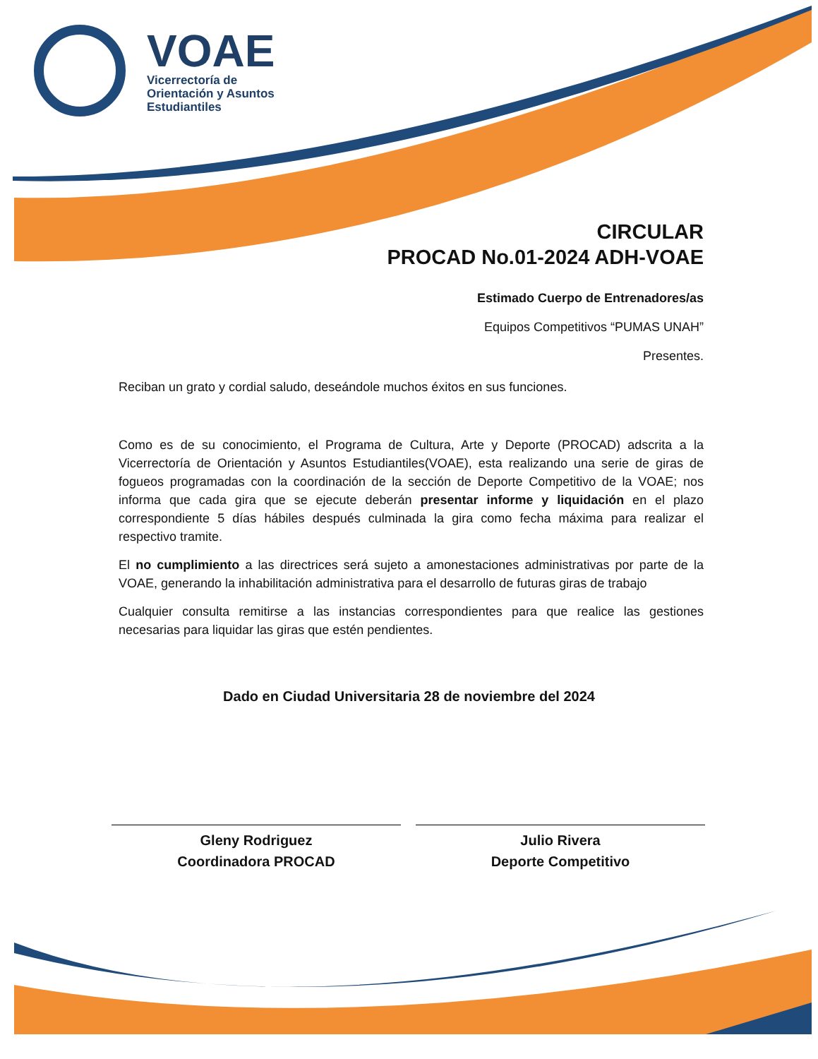VOAE
Vicerrectoría de
Orientación y Asuntos
Estudiantiles
CIRCULAR
PROCAD No.01-2024 ADH-VOAE
Estimado Cuerpo de Entrenadores/as
Equipos Competitivos “PUMAS UNAH”
Presentes.
Reciban un grato y cordial saludo, deseándole muchos éxitos en sus funciones.
Como es de su conocimiento, el Programa de Cultura, Arte y Deporte (PROCAD) adscrita a la Vicerrectoría de Orientación y Asuntos Estudiantiles(VOAE), esta realizando una serie de giras de fogueos programadas con la coordinación de la sección de Deporte Competitivo de la VOAE; nos informa que cada gira que se ejecute deberán presentar informe y liquidación en el plazo correspondiente 5 días hábiles después culminada la gira como fecha máxima para realizar el respectivo tramite.
El no cumplimiento a las directrices será sujeto a amonestaciones administrativas por parte de la VOAE, generando la inhabilitación administrativa para el desarrollo de futuras giras de trabajo
Cualquier consulta remitirse a las instancias correspondientes para que realice las gestiones necesarias para liquidar las giras que estén pendientes.
Dado en Ciudad Universitaria 28 de noviembre del 2024
Gleny Rodriguez
Coordinadora PROCAD
Julio Rivera
Deporte Competitivo